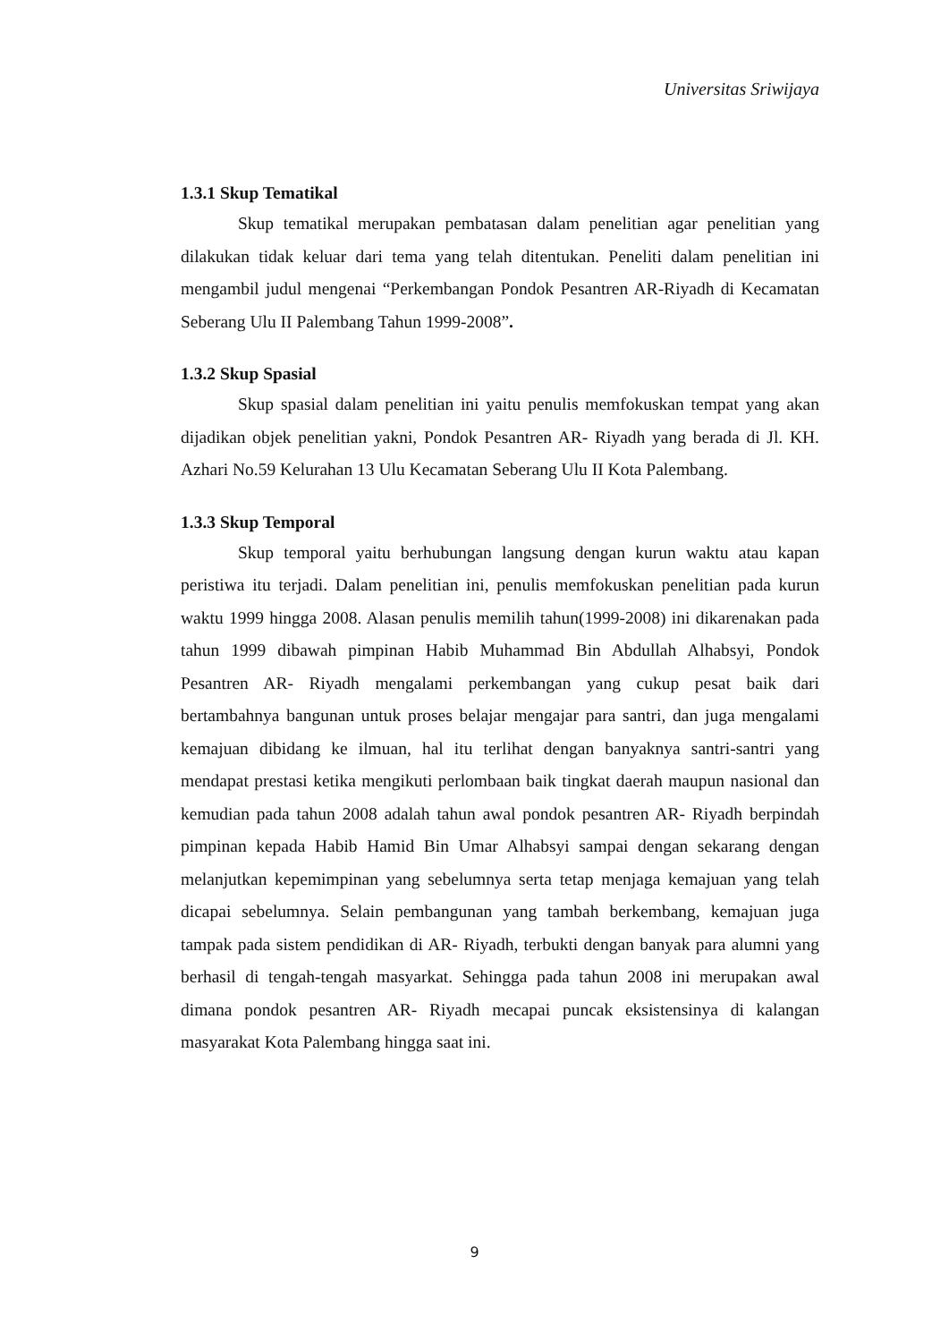Universitas Sriwijaya
1.3.1 Skup Tematikal
Skup tematikal merupakan pembatasan dalam penelitian agar penelitian yang dilakukan tidak keluar dari tema yang telah ditentukan. Peneliti dalam penelitian ini mengambil judul mengenai “Perkembangan Pondok Pesantren AR-Riyadh di Kecamatan Seberang Ulu II Palembang Tahun 1999-2008”.
1.3.2 Skup Spasial
Skup spasial dalam penelitian ini yaitu penulis memfokuskan tempat yang akan dijadikan objek penelitian yakni, Pondok Pesantren AR- Riyadh yang berada di Jl. KH. Azhari No.59 Kelurahan 13 Ulu Kecamatan Seberang Ulu II Kota Palembang.
1.3.3 Skup Temporal
Skup temporal yaitu berhubungan langsung dengan kurun waktu atau kapan peristiwa itu terjadi. Dalam penelitian ini, penulis memfokuskan penelitian pada kurun waktu 1999 hingga 2008. Alasan penulis memilih tahun(1999-2008) ini dikarenakan pada tahun 1999 dibawah pimpinan Habib Muhammad Bin Abdullah Alhabsyi, Pondok Pesantren AR- Riyadh mengalami perkembangan yang cukup pesat baik dari bertambahnya bangunan untuk proses belajar mengajar para santri, dan juga mengalami kemajuan dibidang ke ilmuan, hal itu terlihat dengan banyaknya santri-santri yang mendapat prestasi ketika mengikuti perlombaan baik tingkat daerah maupun nasional dan kemudian pada tahun 2008 adalah tahun awal pondok pesantren AR- Riyadh berpindah pimpinan kepada Habib Hamid Bin Umar Alhabsyi sampai dengan sekarang dengan melanjutkan kepemimpinan yang sebelumnya serta tetap menjaga kemajuan yang telah dicapai sebelumnya. Selain pembangunan yang tambah berkembang, kemajuan juga tampak pada sistem pendidikan di AR- Riyadh, terbukti dengan banyak para alumni yang berhasil di tengah-tengah masyarkat. Sehingga pada tahun 2008 ini merupakan awal dimana pondok pesantren AR- Riyadh mecapai puncak eksistensinya di kalangan masyarakat Kota Palembang hingga saat ini.
9